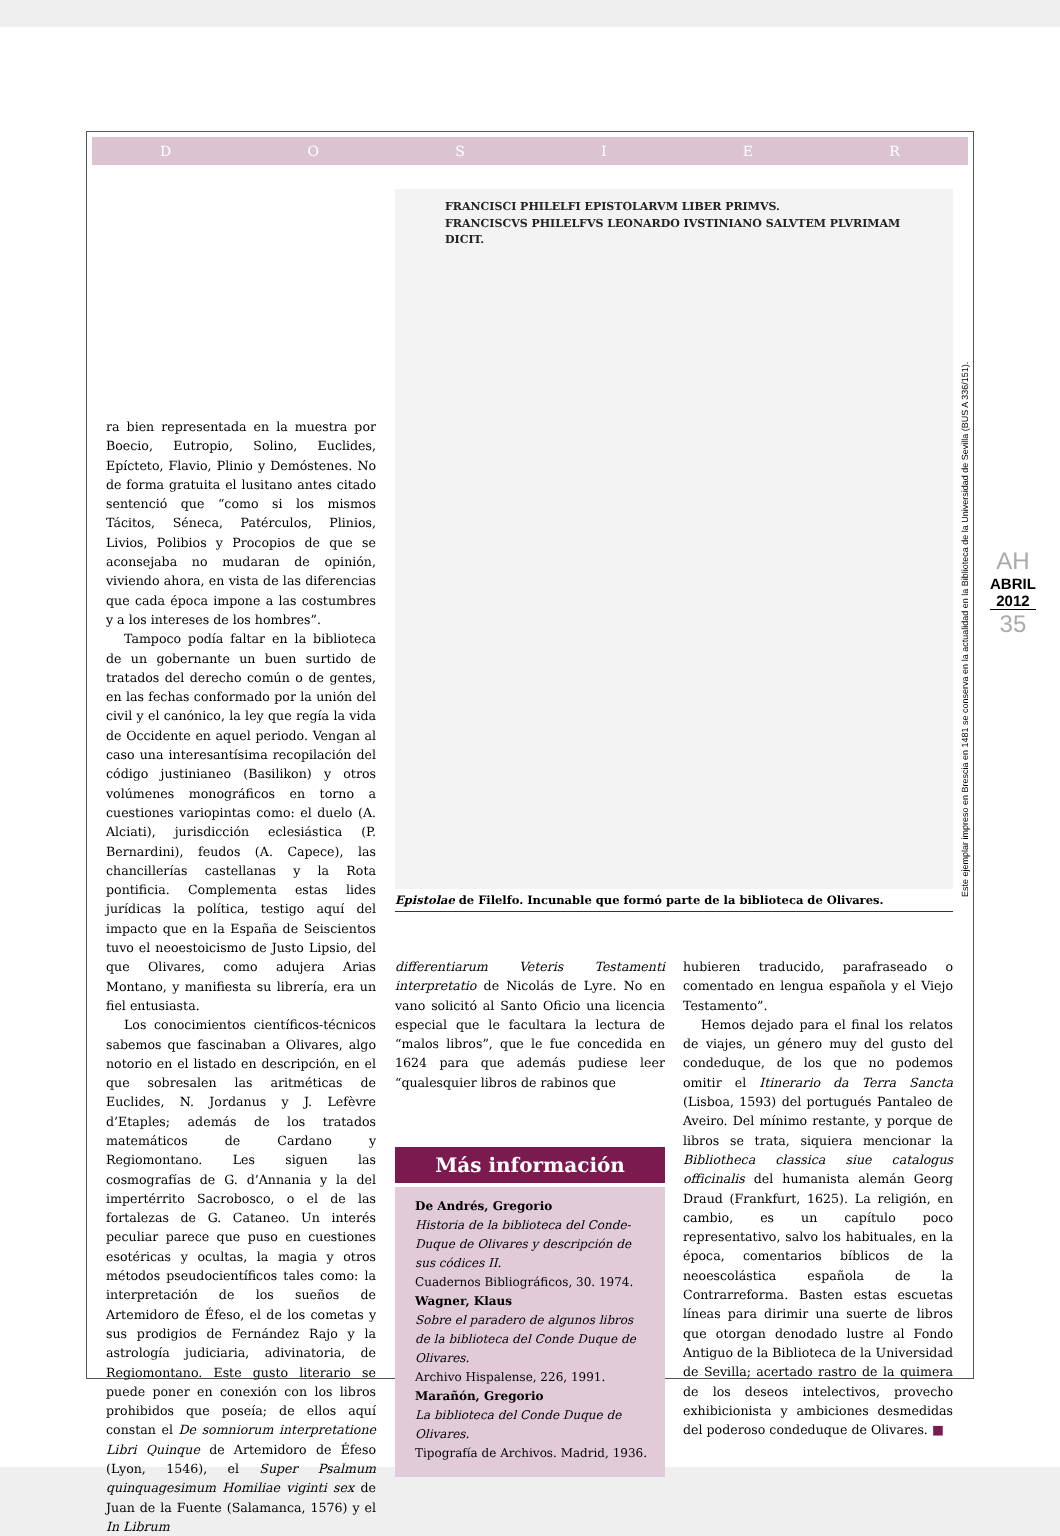DOSIER
ra bien representada en la muestra por Boecio, Eutropio, Solino, Euclides, Epícteto, Flavio, Plinio y Demóstenes. No de forma gratuita el lusitano antes citado sentenció que “como si los mismos Tácitos, Séneca, Patérculos, Plinios, Livios, Polibios y Procopios de que se aconsejaba no mudaran de opinión, viviendo ahora, en vista de las diferencias que cada época impone a las costumbres y a los intereses de los hombres”.
Tampoco podía faltar en la biblioteca de un gobernante un buen surtido de tratados del derecho común o de gentes, en las fechas conformado por la unión del civil y el canónico, la ley que regía la vida de Occidente en aquel periodo. Vengan al caso una interesantísima recopilación del código justinianeo (Basilikon) y otros volúmenes monográficos en torno a cuestiones variopintas como: el duelo (A. Alciati), jurisdicción eclesiástica (P. Bernardini), feudos (A. Capece), las chancillerías castellanas y la Rota pontificia. Complementa estas lides jurídicas la política, testigo aquí del impacto que en la España de Seiscientos tuvo el neoestoicismo de Justo Lipsio, del que Olivares, como adujera Arias Montano, y manifiesta su librería, era un fiel entusiasta.
Los conocimientos científicos-técnicos sabemos que fascinaban a Olivares, algo notorio en el listado en descripción, en el que sobresalen las aritméticas de Euclides, N. Jordanus y J. Lefèvre d’Etaples; además de los tratados matemáticos de Cardano y Regiomontano. Les siguen las cosmografías de G. d’Annania y la del impertérrito Sacrobosco, o el de las fortalezas de G. Cataneo. Un interés peculiar parece que puso en cuestiones esotéricas y ocultas, la magia y otros métodos pseudocientíficos tales como: la interpretación de los sueños de Artemidoro de Éfeso, el de los cometas y sus prodigios de Fernández Rajo y la astrología judiciaria, adivinatoria, de Regiomontano. Este gusto literario se puede poner en conexión con los libros prohibidos que poseía; de ellos aquí constan el De somniorum interpretatione Libri Quinque de Artemidoro de Éfeso (Lyon, 1546), el Super Psalmum quinquagesimum Homiliae viginti sex de Juan de la Fuente (Salamanca, 1576) y el In Librum
FRANCISCI PHILELFI EPISTOLARVM LIBER PRIMVS.
FRANCISCVS PHILELFVS LEONARDO IVSTINIANO SALVTEM PLVRIMAM DICIT.
Epistolae de Filelfo. Incunable que formó parte de la biblioteca de Olivares.
Este ejemplar impreso en Brescia en 1481 se conserva en la actualidad en la Biblioteca de la Universidad de Sevilla (BUS A 336/151).
AH
ABRIL
2012
35
differentiarum Veteris Testamenti interpretatio de Nicolás de Lyre. No en vano solicitó al Santo Oficio una licencia especial que le facultara la lectura de “malos libros”, que le fue concedida en 1624 para que además pudiese leer “qualesquier libros de rabinos que
Más información
De Andrés, Gregorio
Historia de la biblioteca del Conde-Duque de Olivares y descripción de sus códices II.
Cuadernos Bibliográficos, 30. 1974.
Wagner, Klaus
Sobre el paradero de algunos libros de la biblioteca del Conde Duque de Olivares.
Archivo Hispalense, 226, 1991.
Marañón, Gregorio
La biblioteca del Conde Duque de Olivares.
Tipografía de Archivos. Madrid, 1936.
hubieren traducido, parafraseado o comentado en lengua española y el Viejo Testamento”.
Hemos dejado para el final los relatos de viajes, un género muy del gusto del condeduque, de los que no podemos omitir el Itinerario da Terra Sancta (Lisboa, 1593) del portugués Pantaleo de Aveiro. Del mínimo restante, y porque de libros se trata, siquiera mencionar la Bibliotheca classica siue catalogus officinalis del humanista alemán Georg Draud (Frankfurt, 1625). La religión, en cambio, es un capítulo poco representativo, salvo los habituales, en la época, comentarios bíblicos de la neoescolástica española de la Contrarreforma. Basten estas escuetas líneas para dirimir una suerte de libros que otorgan denodado lustre al Fondo Antiguo de la Biblioteca de la Universidad de Sevilla; acertado rastro de la quimera de los deseos intelectivos, provecho exhibicionista y ambiciones desmedidas del poderoso condeduque de Olivares. ■